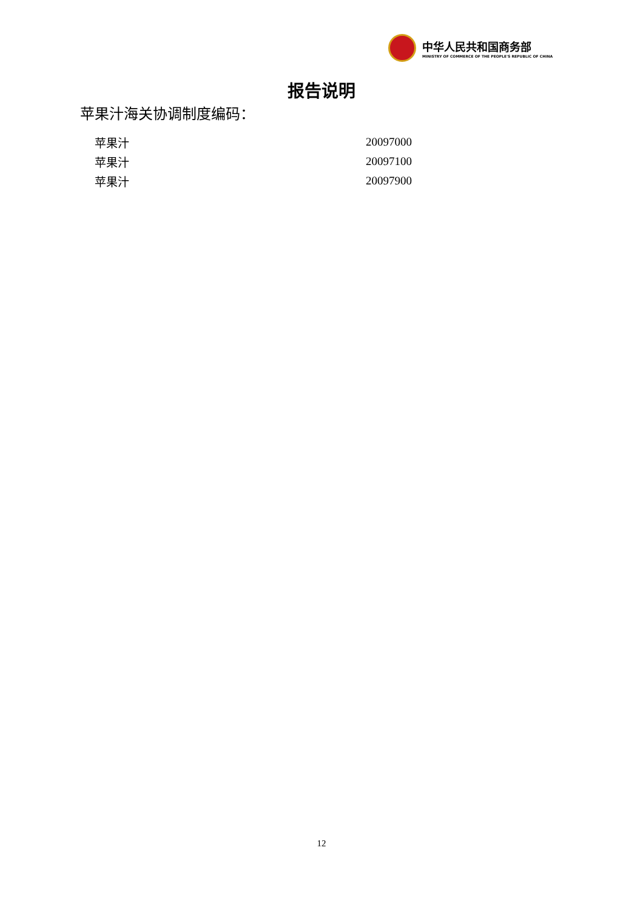中华人民共和国商务部
MINISTRY OF COMMERCE OF THE PEOPLE'S REPUBLIC OF CHINA
报告说明
苹果汁海关协调制度编码：
| 苹果汁 | 20097000 |
| 苹果汁 | 20097100 |
| 苹果汁 | 20097900 |
12